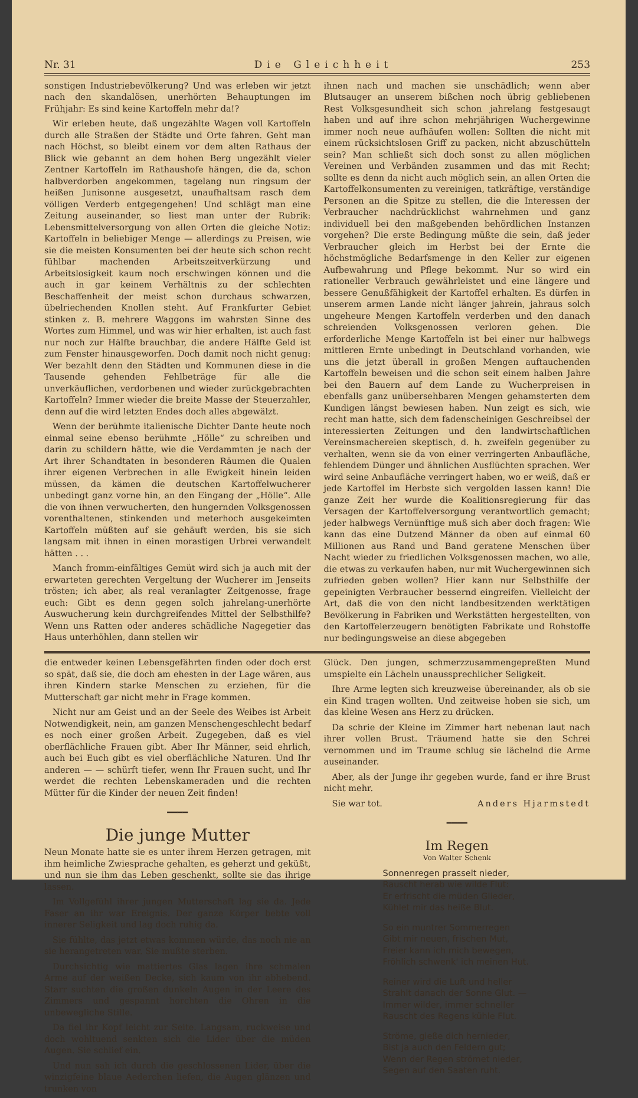Nr. 31 Die Gleichheit 253
sonstigen Industriebevölkerung? Und was erleben wir jetzt nach den skandalösen, unerhörten Behauptungen im Frühjahr: Es sind keine Kartoffeln mehr da!?
Wir erleben heute, daß ungezählte Wagen voll Kartoffeln durch alle Straßen der Städte und Orte fahren. Geht man nach Höchst, so bleibt einem vor dem alten Rathaus der Blick wie gebannt an dem hohen Berg ungezählt vieler Zentner Kartoffeln im Rathaushofe hängen, die da, schon halbverdorben angekommen, tagelang nun ringsum der heißen Junisonne ausgesetzt, unaufhaltsam rasch dem völligen Verderb entgegengehen! Und schlägt man eine Zeitung auseinander, so liest man unter der Rubrik: Lebensmittelversorgung von allen Orten die gleiche Notiz: Kartoffeln in beliebiger Menge — allerdings zu Preisen, wie sie die meisten Konsumenten bei der heute sich schon recht fühlbar machenden Arbeitszeitverkürzung und Arbeitslosigkeit kaum noch erschwingen können und die auch in gar keinem Verhältnis zu der schlechten Beschaffenheit der meist schon durchaus schwarzen, übelriechenden Knollen steht. Auf Frankfurter Gebiet stinken z. B. mehrere Waggons im wahrsten Sinne des Wortes zum Himmel, und was wir hier erhalten, ist auch fast nur noch zur Hälfte brauchbar, die andere Hälfte Geld ist zum Fenster hinausgeworfen. Doch damit noch nicht genug: Wer bezahlt denn den Städten und Kommunen diese in die Tausende gehenden Fehlbeträge für alle die unverkäuflichen, verdorbenen und wieder zurückgebrachten Kartoffeln? Immer wieder die breite Masse der Steuerzahler, denn auf die wird letzten Endes doch alles abgewälzt.
Wenn der berühmte italienische Dichter Dante heute noch einmal seine ebenso berühmte „Hölle“ zu schreiben und darin zu schildern hätte, wie die Verdammten je nach der Art ihrer Schandtaten in besonderen Räumen die Qualen ihrer eigenen Verbrechen in alle Ewigkeit hinein leiden müssen, da kämen die deutschen Kartoffelwucherer unbedingt ganz vorne hin, an den Eingang der „Hölle“. Alle die von ihnen verwucherten, den hungernden Volksgenossen vorenthaltenen, stinkenden und meterhoch ausgekeimten Kartoffeln müßten auf sie gehäuft werden, bis sie sich langsam mit ihnen in einen morastigen Urbrei verwandelt hätten . . .
Manch fromm-einfältiges Gemüt wird sich ja auch mit der erwarteten gerechten Vergeltung der Wucherer im Jenseits trösten; ich aber, als real veranlagter Zeitgenosse, frage euch: Gibt es denn gegen solch jahrelang-unerhörte Auswucherung kein durchgreifendes Mittel der Selbsthilfe? Wenn uns Ratten oder anderes schädliche Nagegetier das Haus unterhöhlen, dann stellen wir
ihnen nach und machen sie unschädlich; wenn aber Blutsauger an unserem bißchen noch übrig gebliebenen Rest Volksgesundheit sich schon jahrelang festgesaugt haben und auf ihre schon mehrjährigen Wuchergewinne immer noch neue aufhäufen wollen: Sollten die nicht mit einem rücksichtslosen Griff zu packen, nicht abzuschütteln sein? Man schließt sich doch sonst zu allen möglichen Vereinen und Verbänden zusammen und das mit Recht; sollte es denn da nicht auch möglich sein, an allen Orten die Kartoffelkonsumenten zu vereinigen, tatkräftige, verständige Personen an die Spitze zu stellen, die die Interessen der Verbraucher nachdrücklichst wahrnehmen und ganz individuell bei den maßgebenden behördlichen Instanzen vorgehen? Die erste Bedingung müßte die sein, daß jeder Verbraucher gleich im Herbst bei der Ernte die höchstmögliche Bedarfsmenge in den Keller zur eigenen Aufbewahrung und Pflege bekommt. Nur so wird ein rationeller Verbrauch gewährleistet und eine längere und bessere Genußfähigkeit der Kartoffel erhalten. Es dürfen in unserem armen Lande nicht länger jahrein, jahraus solch ungeheure Mengen Kartoffeln verderben und den danach schreienden Volksgenossen verloren gehen. Die erforderliche Menge Kartoffeln ist bei einer nur halbwegs mittleren Ernte unbedingt in Deutschland vorhanden, wie uns die jetzt überall in großen Mengen auftauchenden Kartoffeln beweisen und die schon seit einem halben Jahre bei den Bauern auf dem Lande zu Wucherpreisen in ebenfalls ganz unübersehbaren Mengen gehamsterten dem Kundigen längst bewiesen haben. Nun zeigt es sich, wie recht man hatte, sich dem fadenscheinigen Geschreibsel der interessierten Zeitungen und den landwirtschaftlichen Vereinsmachereien skeptisch, d. h. zweifeln gegenüber zu verhalten, wenn sie da von einer verringerten Anbaufläche, fehlendem Dünger und ähnlichen Ausflüchten sprachen. Wer wird seine Anbaufläche verringert haben, wo er weiß, daß er jede Kartoffel im Herbste sich vergolden lassen kann! Die ganze Zeit her wurde die Koalitionsregierung für das Versagen der Kartoffelversorgung verantwortlich gemacht; jeder halbwegs Vernünftige muß sich aber doch fragen: Wie kann das eine Dutzend Männer da oben auf einmal 60 Millionen aus Rand und Band geratene Menschen über Nacht wieder zu friedlichen Volksgenossen machen, wo alle, die etwas zu verkaufen haben, nur mit Wuchergewinnen sich zufrieden geben wollen? Hier kann nur Selbsthilfe der gepeinigten Verbraucher bessernd eingreifen. Vielleicht der Art, daß die von den nicht landbesitzenden werktätigen Bevölkerung in Fabriken und Werkstätten hergestellten, von den Kartoffelerzeugern benötigten Fabrikate und Rohstoffe nur bedingungsweise an diese abgegeben
die entweder keinen Lebensgefährten finden oder doch erst so spät, daß sie, die doch am ehesten in der Lage wären, aus ihren Kindern starke Menschen zu erziehen, für die Mutterschaft gar nicht mehr in Frage kommen.
Nicht nur am Geist und an der Seele des Weibes ist Arbeit Notwendigkeit, nein, am ganzen Menschengeschlecht bedarf es noch einer großen Arbeit. Zugegeben, daß es viel oberflächliche Frauen gibt. Aber Ihr Männer, seid ehrlich, auch bei Euch gibt es viel oberflächliche Naturen. Und Ihr anderen — — schürft tiefer, wenn Ihr Frauen sucht, und Ihr werdet die rechten Lebenskameraden und die rechten Mütter für die Kinder der neuen Zeit finden!
━━━━
Die junge Mutter
Neun Monate hatte sie es unter ihrem Herzen getragen, mit ihm heimliche Zwiesprache gehalten, es geherzt und geküßt, und nun sie ihm das Leben geschenkt, sollte sie das ihrige lassen.
Im Vollgefühl ihrer jungen Mutterschaft lag sie da. Jede Faser an ihr war Ereignis. Der ganze Körper bebte voll innerer Seligkeit und lag doch ruhig da.
Sie fühlte, das jetzt etwas kommen würde, das noch nie an sie herangetreten war. Sie mußte sterben.
Durchsichtig wie mattiertes Glas lagen ihre schmalen Arme auf der weißen Decke, sich kaum von ihr abhebend. Starr suchten die großen dunkeln Augen in der Leere des Zimmers und gespannt horchten die Ohren in die unbewegliche Stille.
Da fiel ihr Kopf leicht zur Seite. Langsam, ruckweise und doch wohltuend senkten sich die Lider über die müden Augen. Sie schlief ein.
Und nun sah ich durch die geschlossenen Lider, über die winzigfeine blaue Aederchen liefen, die Augen glänzen und trunken von
Glück. Den jungen, schmerzzusammengepreßten Mund umspielte ein Lächeln unaussprechlicher Seligkeit.
Ihre Arme legten sich kreuzweise übereinander, als ob sie ein Kind tragen wollten. Und zeitweise hoben sie sich, um das kleine Wesen ans Herz zu drücken.
Da schrie der Kleine im Zimmer hart nebenan laut nach ihrer vollen Brust. Träumend hatte sie den Schrei vernommen und im Traume schlug sie lächelnd die Arme auseinander.
Aber, als der Junge ihr gegeben wurde, fand er ihre Brust nicht mehr.
Sie war tot. Anders Hjarmstedt
━━━━
Im Regen
Von Walter Schenk
Sonnenregen prasselt nieder,
Rauscht herab wie wilde Flut:
Er erfrischt die müden Glieder,
Kühlet mir das heiße Blut.
So ein muntrer Sommerregen
Gibt mir neuen, frischen Mut,
Freier kann ich mich bewegen,
Fröhlich schwenk' ich meinen Hut.
Reiner wird die Luft und heller
Strahlt danach der Sonne Glut. —
Immer wilder, immer schneller
Rauscht des Regens kühle Flut.
Ströme, gieße dich hernieder,
Bist ja auch den Feldern gut;
Wenn der Regen strömet nieder,
Segen auf den Saaten ruht.